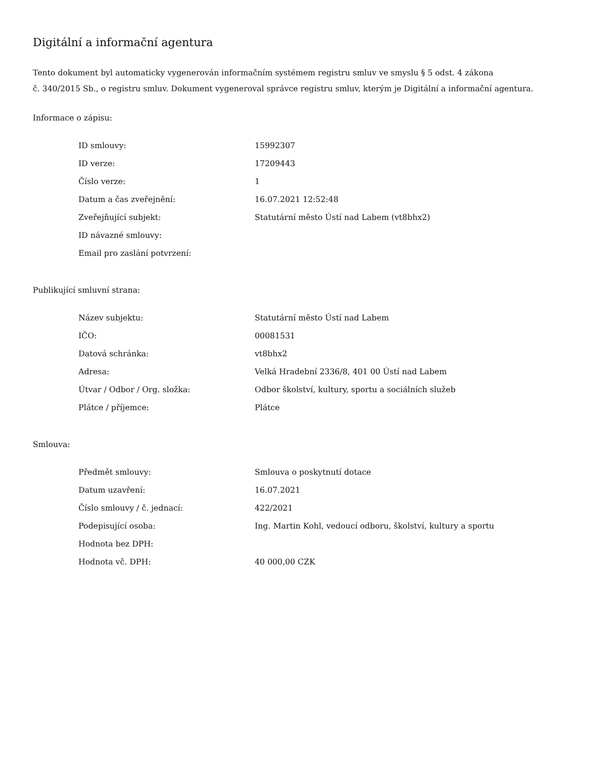Digitální a informační agentura
Tento dokument byl automaticky vygenerován informačním systémem registru smluv ve smyslu § 5 odst. 4 zákona
č. 340/2015 Sb., o registru smluv. Dokument vygeneroval správce registru smluv, kterým je Digitální a informační agentura.
Informace o zápisu:
| ID smlouvy: | 15992307 |
| ID verze: | 17209443 |
| Číslo verze: | 1 |
| Datum a čas zveřejnění: | 16.07.2021 12:52:48 |
| Zveřejňující subjekt: | Statutární město Ústí nad Labem (vt8bhx2) |
| ID návazné smlouvy: | |
| Email pro zaslání potvrzení: | |
Publikující smluvní strana:
| Název subjektu: | Statutární město Ústí nad Labem |
| IČO: | 00081531 |
| Datová schránka: | vt8bhx2 |
| Adresa: | Velká Hradební 2336/8, 401 00 Ústí nad Labem |
| Útvar / Odbor / Org. složka: | Odbor školství, kultury, sportu a sociálních služeb |
| Plátce / příjemce: | Plátce |
Smlouva:
| Předmět smlouvy: | Smlouva o poskytnutí dotace |
| Datum uzavření: | 16.07.2021 |
| Číslo smlouvy / č. jednací: | 422/2021 |
| Podepisující osoba: | Ing. Martin Kohl, vedoucí odboru, školství, kultury a sportu |
| Hodnota bez DPH: | |
| Hodnota vč. DPH: | 40 000,00 CZK |